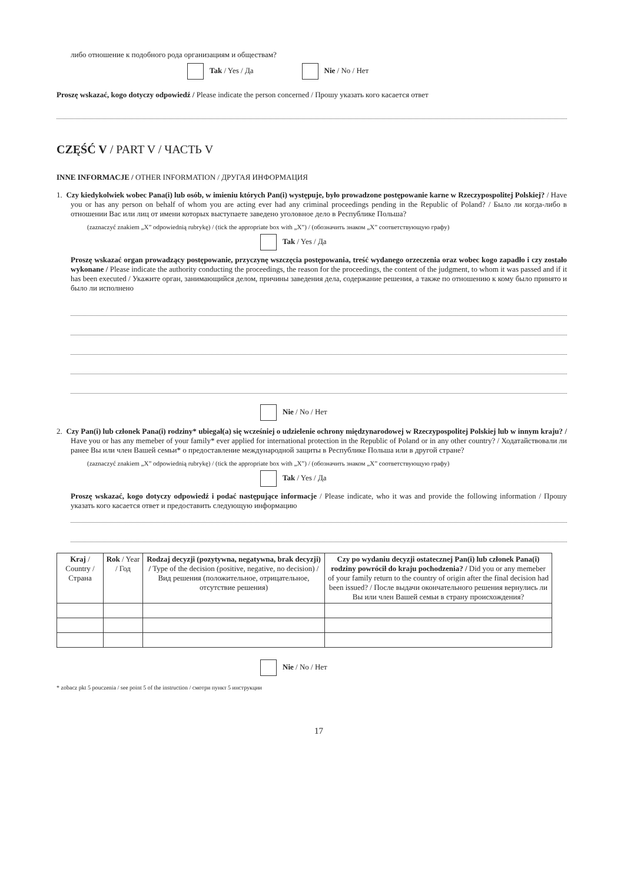либо отношение к подобного рода организациям и обществам?
Tak / Yes / Да Nie / No / Нет
Proszę wskazać, kogo dotyczy odpowiedź / Please indicate the person concerned / Прошу указать кого касается ответ
CZĘŚĆ V / PART V / ЧАСТЬ V
INNE INFORMACJE / OTHER INFORMATION / ДРУГАЯ ИНФОРМАЦИЯ
1. Czy kiedykolwiek wobec Pana(i) lub osób, w imieniu których Pan(i) występuje, było prowadzone postępowanie karne w Rzeczypospolitej Polskiej? / Have you or has any person on behalf of whom you are acting ever had any criminal proceedings pending in the Republic of Poland? / Было ли когда-либо в отношении Вас или лиц от имени которых выступаете заведено уголовное дело в Республике Польша?
(zaznaczyć znakiem „X” odpowiednią rubrykę) / (tick the appropriate box with „X”) / (обозначить знаком „X” соответствующую графу)
Tak / Yes / Да
Proszę wskazać organ prowadzący postępowanie, przyczynę wszczęcia postępowania, treść wydanego orzeczenia oraz wobec kogo zapadło i czy zostało wykonane / Please indicate the authority conducting the proceedings, the reason for the proceedings, the content of the judgment, to whom it was passed and if it has been executed / Укажите орган, занимающийся делом, причины заведения дела, содержание решения, а также по отношению к кому было принято и было ли исполнено
Nie / No / Нет
2. Czy Pan(i) lub członek Pana(i) rodziny* ubiegał(a) się wcześniej o udzielenie ochrony międzynarodowej w Rzeczypospolitej Polskiej lub w innym kraju? / Have you or has any memeber of your family* ever applied for international protection in the Republic of Poland or in any other country? / Ходатайствовали ли ранее Вы или член Вашей семьи* о предоставление международной защиты в Республике Польша или в другой стране?
(zaznaczyć znakiem „X” odpowiednią rubrykę) / (tick the appropriate box with „X”) / (обозначить знаком „X” соответствующую графу)
Tak / Yes / Да
Proszę wskazać, kogo dotyczy odpowiedź i podać następujące informacje / Please indicate, who it was and provide the following information / Прошу указать кого касается ответ и предоставить следующую информацию
| Kraj / Country / Страна | Rok / Year / Год | Rodzaj decyzji (pozytywna, negatywna, brak decyzji) / Type of the decision (positive, negative, no decision) / Вид решения (положительное, отрицательное, отсутствие решения) | Czy po wydaniu decyzji ostatecznej Pan(i) lub członek Pana(i) rodziny powrócił do kraju pochodzenia? / Did you or any memeber of your family return to the country of origin after the final decision had been issued? / После выдачи окончательного решения вернулись ли Вы или член Вашей семьи в страну происхождения? |
| --- | --- | --- | --- |
Nie / No / Нет
* zobacz pkt 5 pouczenia / see point 5 of the instruction / смотри пункт 5 инструкции
17